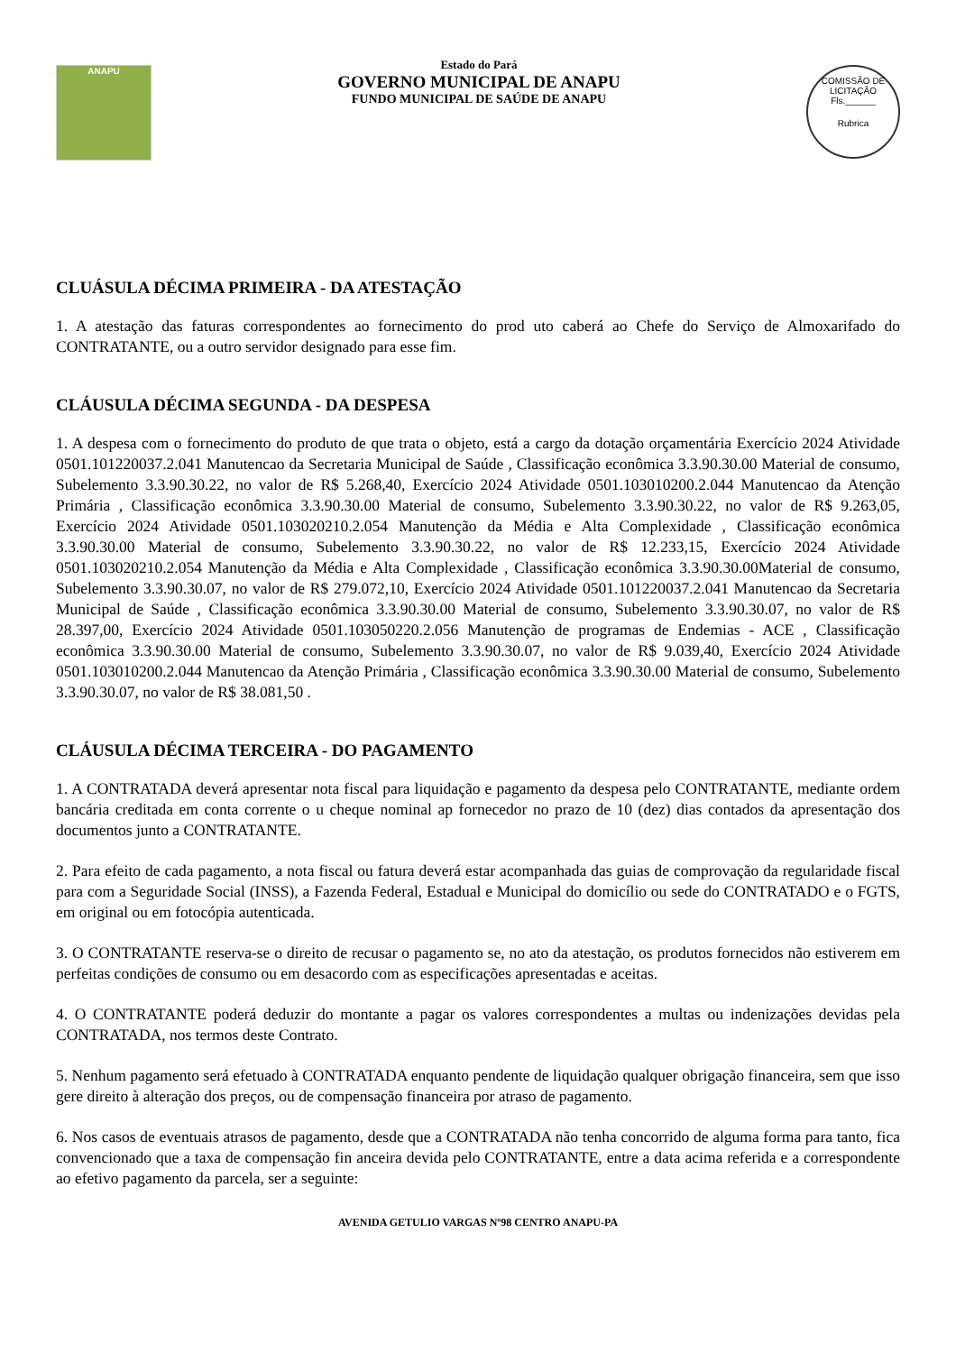ANAPU
Estado do Pará
GOVERNO MUNICIPAL DE ANAPU
FUNDO MUNICIPAL DE SAÚDE DE ANAPU
COMISSÃO DE LICITAÇÃO
Fls.______
Rubrica
CLUÁSULA DÉCIMA PRIMEIRA - DA ATESTAÇÃO
1. A atestação das faturas correspondentes ao fornecimento do prod uto caberá ao Chefe do Serviço de Almoxarifado do CONTRATANTE, ou a outro servidor designado para esse fim.
CLÁUSULA DÉCIMA SEGUNDA - DA DESPESA
1. A despesa com o fornecimento do produto de que trata o objeto, está a cargo da dotação orçamentária Exercício 2024 Atividade 0501.101220037.2.041 Manutencao da Secretaria Municipal de Saúde , Classificação econômica 3.3.90.30.00 Material de consumo, Subelemento 3.3.90.30.22, no valor de R$ 5.268,40, Exercício 2024 Atividade 0501.103010200.2.044 Manutencao da Atenção Primária , Classificação econômica 3.3.90.30.00 Material de consumo, Subelemento 3.3.90.30.22, no valor de R$ 9.263,05, Exercício 2024 Atividade 0501.103020210.2.054 Manutenção da Média e Alta Complexidade , Classificação econômica 3.3.90.30.00 Material de consumo, Subelemento 3.3.90.30.22, no valor de R$ 12.233,15, Exercício 2024 Atividade 0501.103020210.2.054 Manutenção da Média e Alta Complexidade , Classificação econômica 3.3.90.30.00Material de consumo, Subelemento 3.3.90.30.07, no valor de R$ 279.072,10, Exercício 2024 Atividade 0501.101220037.2.041 Manutencao da Secretaria Municipal de Saúde , Classificação econômica 3.3.90.30.00 Material de consumo, Subelemento 3.3.90.30.07, no valor de R$ 28.397,00, Exercício 2024 Atividade 0501.103050220.2.056 Manutenção de programas de Endemias - ACE , Classificação econômica 3.3.90.30.00 Material de consumo, Subelemento 3.3.90.30.07, no valor de R$ 9.039,40, Exercício 2024 Atividade 0501.103010200.2.044 Manutencao da Atenção Primária , Classificação econômica 3.3.90.30.00 Material de consumo, Subelemento 3.3.90.30.07, no valor de R$ 38.081,50 .
CLÁUSULA DÉCIMA TERCEIRA - DO PAGAMENTO
1. A CONTRATADA deverá apresentar nota fiscal para liquidação e pagamento da despesa pelo CONTRATANTE, mediante ordem bancária creditada em conta corrente o u cheque nominal ap fornecedor no prazo de 10 (dez) dias contados da apresentação dos documentos junto a CONTRATANTE.
2. Para efeito de cada pagamento, a nota fiscal ou fatura deverá estar acompanhada das guias de comprovação da regularidade fiscal para com a Seguridade Social (INSS), a Fazenda Federal, Estadual e Municipal do domicílio ou sede do CONTRATADO e o FGTS, em original ou em fotocópia autenticada.
3. O CONTRATANTE reserva-se o direito de recusar o pagamento se, no ato da atestação, os produtos fornecidos não estiverem em perfeitas condições de consumo ou em desacordo com as especificações apresentadas e aceitas.
4. O CONTRATANTE poderá deduzir do montante a pagar os valores correspondentes a multas ou indenizações devidas pela CONTRATADA, nos termos deste Contrato.
5. Nenhum pagamento será efetuado à CONTRATADA enquanto pendente de liquidação qualquer obrigação financeira, sem que isso gere direito à alteração dos preços, ou de compensação financeira por atraso de pagamento.
6. Nos casos de eventuais atrasos de pagamento, desde que a CONTRATADA não tenha concorrido de alguma forma para tanto, fica convencionado que a taxa de compensação fin anceira devida pelo CONTRATANTE, entre a data acima referida e a correspondente ao efetivo pagamento da parcela, ser a seguinte:
AVENIDA GETULIO VARGAS Nº98 CENTRO ANAPU-PA